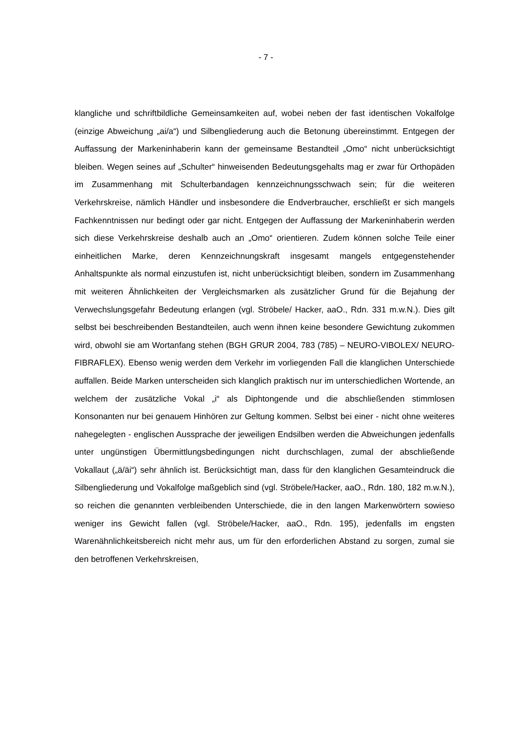- 7 -
klangliche und schriftbildliche Gemeinsamkeiten auf, wobei neben der fast identischen Vokalfolge (einzige Abweichung „ai/a“) und Silbengliederung auch die Betonung übereinstimmt. Entgegen der Auffassung der Markeninhaberin kann der gemeinsame Bestandteil „Omo“ nicht unberücksichtigt bleiben. Wegen seines auf „Schulter“ hinweisenden Bedeutungsgehalts mag er zwar für Orthopäden im Zusammenhang mit Schulterbandagen kennzeichnungsschwach sein; für die weiteren Verkehrskreise, nämlich Händler und insbesondere die Endverbraucher, erschließt er sich mangels Fachkenntnissen nur bedingt oder gar nicht. Entgegen der Auffassung der Markeninhaberin werden sich diese Verkehrskreise deshalb auch an „Omo“ orientieren. Zudem können solche Teile einer einheitlichen Marke, deren Kennzeichnungskraft insgesamt mangels entgegenstehender Anhaltspunkte als normal einzustufen ist, nicht unberücksichtigt bleiben, sondern im Zusammenhang mit weiteren Ähnlichkeiten der Vergleichsmarken als zusätzlicher Grund für die Bejahung der Verwechslungsgefahr Bedeutung erlangen (vgl. Ströbele/ Hacker, aaO., Rdn. 331 m.w.N.). Dies gilt selbst bei beschreibenden Bestandteilen, auch wenn ihnen keine besondere Gewichtung zukommen wird, obwohl sie am Wortanfang stehen (BGH GRUR 2004, 783 (785) – NEURO-VIBOLEX/ NEURO-FIBRAFLEX). Ebenso wenig werden dem Verkehr im vorliegenden Fall die klanglichen Unterschiede auffallen. Beide Marken unterscheiden sich klanglich praktisch nur im unterschiedlichen Wortende, an welchem der zusätzliche Vokal „i“ als Diphtongende und die abschließenden stimmlosen Konsonanten nur bei genauem Hinhören zur Geltung kommen. Selbst bei einer - nicht ohne weiteres nahegelegten - englischen Aussprache der jeweiligen Endsilben werden die Abweichungen jedenfalls unter ungünstigen Übermittlungsbedingungen nicht durchschlagen, zumal der abschließende Vokallaut („ä/äi“) sehr ähnlich ist. Berücksichtigt man, dass für den klanglichen Gesamteindruck die Silbengliederung und Vokalfolge maßgeblich sind (vgl. Ströbele/Hacker, aaO., Rdn. 180, 182 m.w.N.), so reichen die genannten verbleibenden Unterschiede, die in den langen Markenwörtern sowieso weniger ins Gewicht fallen (vgl. Ströbele/Hacker, aaO., Rdn. 195), jedenfalls im engsten Warenähnlichkeitsbereich nicht mehr aus, um für den erforderlichen Abstand zu sorgen, zumal sie den betroffenen Verkehrskreisen,